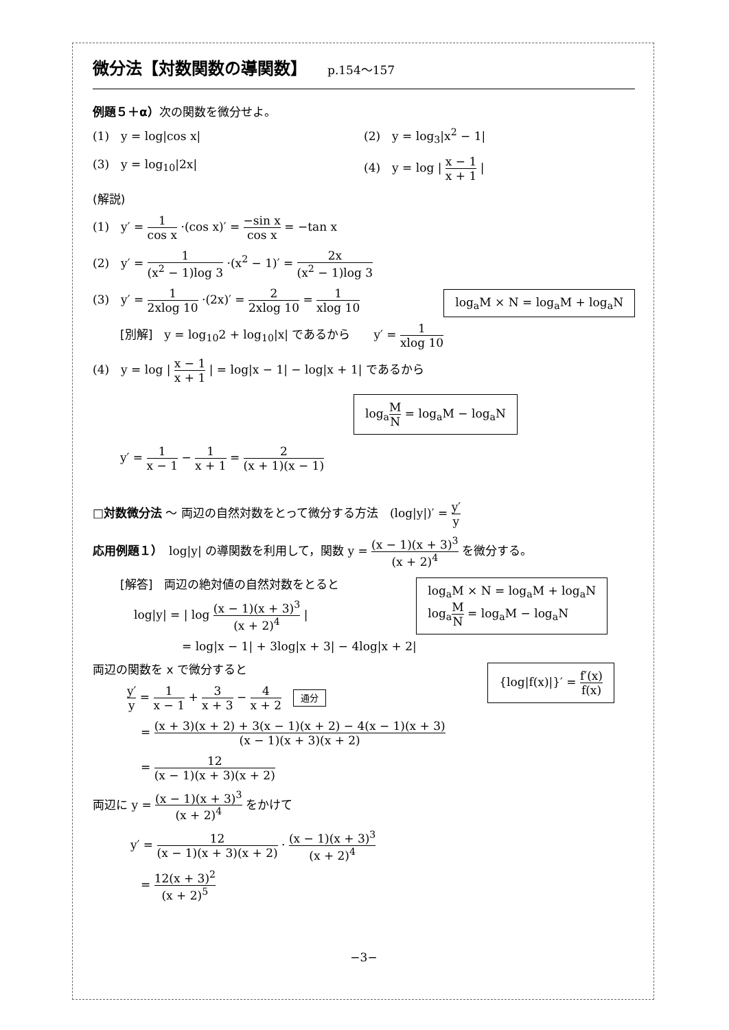微分法【対数関数の導関数】 p.154～157
例題５＋α）次の関数を微分せよ。
(1)　y = log|cos x| (2)　y = log<sub>3</sub>|x<sup>2</sup> − 1|
(3)　y = log<sub>10</sub>|2x| (4)　y = log | x − 1 x + 1 |
(解説)
(1)　y′ = 1 cos x ·(cos x)′ = −sin x cos x = −tan x
(2)　y′ = 1 (x<sup>2</sup> − 1)log 3 ·(x<sup>2</sup> − 1)′ = 2x (x<sup>2</sup> − 1)log 3
log<sub>a</sub>M × N = log<sub>a</sub>M + log<sub>a</sub>N
(3)　y′ = 1 2xlog 10 ·(2x)′ = 2 2xlog 10 = 1 xlog 10
[別解]　y = log<sub>10</sub>2 + log<sub>10</sub>|x| であるから　　y′ = 1 xlog 10
(4)　y = log | x − 1 x + 1 | = log|x − 1| − log|x + 1| であるから
log<sub>a</sub>M N = log<sub>a</sub>M − log<sub>a</sub>N
y′ = 1 x − 1 − 1 x + 1 = 2 (x + 1)(x − 1)
□対数微分法 ～ 両辺の自然対数をとって微分する方法　(log|y|)′ = y′ y
応用例題１）　log|y| の導関数を利用して，関数 y = (x − 1)(x + 3)<sup>3</sup> (x + 2)<sup>4</sup> を微分する。
log<sub>a</sub>M × N = log<sub>a</sub>M + log<sub>a</sub>N
log<sub>a</sub>M N = log<sub>a</sub>M − log<sub>a</sub>N
[解答]　両辺の絶対値の自然対数をとると
log|y| = | log (x − 1)(x + 3)<sup>3</sup> (x + 2)<sup>4</sup> |
= log|x − 1| + 3log|x + 3| − 4log|x + 2|
{log|f(x)|}′ = f′(x) f(x)
両辺の関数を x で微分すると
y′ y = 1 x − 1 + 3 x + 3 − 4 x + 2　通分
= (x + 3)(x + 2) + 3(x − 1)(x + 2) − 4(x − 1)(x + 3) (x − 1)(x + 3)(x + 2)
= 12 (x − 1)(x + 3)(x + 2)
両辺に y = (x − 1)(x + 3)<sup>3</sup> (x + 2)<sup>4</sup> をかけて
y′ = 12 (x − 1)(x + 3)(x + 2) · (x − 1)(x + 3)<sup>3</sup> (x + 2)<sup>4</sup>
= 12(x + 3)<sup>2</sup> (x + 2)<sup>5</sup>
−3−